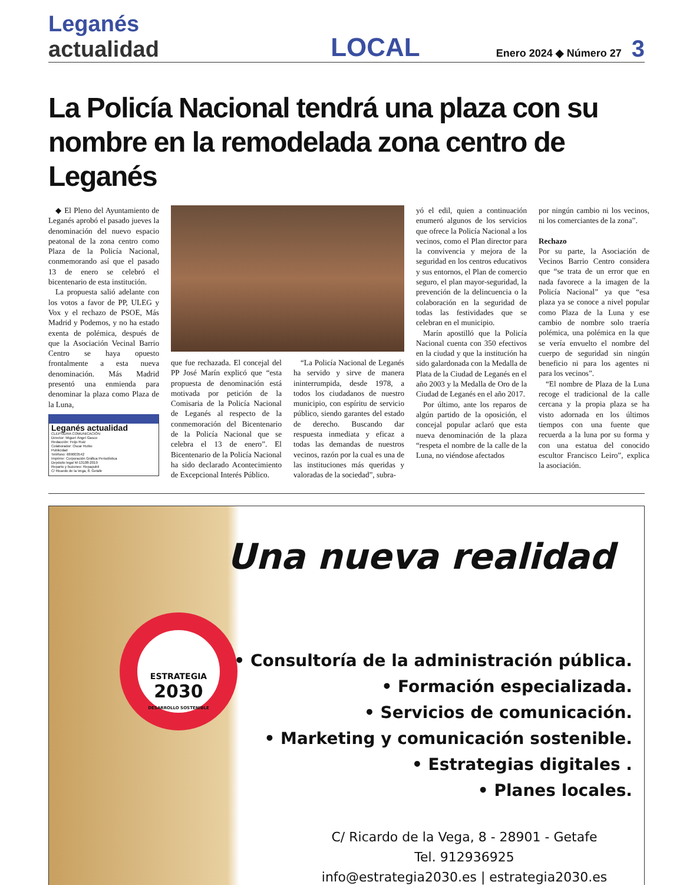Leganés actualidad
LOCAL
Enero 2024 ◆ Número 27 3
La Policía Nacional tendrá una plaza con su nombre en la remodelada zona centro de Leganés
◆ El Pleno del Ayuntamiento de Leganés aprobó el pasado jueves la denominación del nuevo espacio peatonal de la zona centro como Plaza de la Policía Nacional, conmemorando así que el pasado 13 de enero se celebró el bicentenario de esta institución.
La propuesta salió adelante con los votos a favor de PP, ULEG y Vox y el rechazo de PSOE, Más Madrid y Podemos, y no ha estado exenta de polémica, después de que la Asociación Vecinal Barrio Centro se haya opuesto frontalmente a esta nueva denominación. Más Madrid presentó una enmienda para denominar la plaza como Plaza de la Luna,
Leganés actualidad
CLEPSIDRA COMUNICACIÓN
Director: Miguel Ángel Gasco
Redacción: Feijo Ruiz
Colaborador: Oscar Rubio
Publicidad
Teléfono: 689003542
Imprime: Corporación Gráfica Periodística
Depósito legal M-13108-2019
Reparto y buzoneo: Repapubli
C/ Ricardo de la Vega, 8. Getafe
que fue rechazada. El concejal del PP José Marín explicó que “esta propuesta de denominación está motivada por petición de la Comisaria de la Policía Nacional de Leganés al respecto de la conmemoración del Bicentenario de la Policía Nacional que se celebra el 13 de enero”. El Bicentenario de la Policía Nacional ha sido declarado Acontecimiento de Excepcional Interés Público.
“La Policía Nacional de Leganés ha servido y sirve de manera ininterrumpida, desde 1978, a todos los ciudadanos de nuestro municipio, con espíritu de servicio público, siendo garantes del estado de derecho. Buscando dar respuesta inmediata y eficaz a todas las demandas de nuestros vecinos, razón por la cual es una de las instituciones más queridas y valoradas de la sociedad”, subra-
yó el edil, quien a continuación enumeró algunos de los servicios que ofrece la Policía Nacional a los vecinos, como el Plan director para la convivencia y mejora de la seguridad en los centros educativos y sus entornos, el Plan de comercio seguro, el plan mayor-seguridad, la prevención de la delincuencia o la colaboración en la seguridad de todas las festividades que se celebran en el municipio.
Marín apostilló que la Policía Nacional cuenta con 350 efectivos en la ciudad y que la institución ha sido galardonada con la Medalla de Plata de la Ciudad de Leganés en el año 2003 y la Medalla de Oro de la Ciudad de Leganés en el año 2017.
Por último, ante los reparos de algún partido de la oposición, el concejal popular aclaró que esta nueva denominación de la plaza “respeta el nombre de la calle de la Luna, no viéndose afectados
por ningún cambio ni los vecinos, ni los comerciantes de la zona”.
Rechazo
Por su parte, la Asociación de Vecinos Barrio Centro considera que “se trata de un error que en nada favorece a la imagen de la Policía Nacional” ya que “esa plaza ya se conoce a nivel popular como Plaza de la Luna y ese cambio de nombre solo traería polémica, una polémica en la que se vería envuelto el nombre del cuerpo de seguridad sin ningún beneficio ni para los agentes ni para los vecinos”.
“El nombre de Plaza de la Luna recoge el tradicional de la calle cercana y la propia plaza se ha visto adornada en los últimos tiempos con una fuente que recuerda a la luna por su forma y con una estatua del conocido escultor Francisco Leiro”, explica la asociación.
Una nueva realidad
ESTRATEGIA
2030
DESARROLLO SOSTENIBLE
• Consultoría de la administración pública.
• Formación especializada.
• Servicios de comunicación.
• Marketing y comunicación sostenible.
• Estrategias digitales .
• Planes locales.
C/ Ricardo de la Vega, 8 - 28901 - Getafe
Tel. 912936925
info@estrategia2030.es | estrategia2030.es